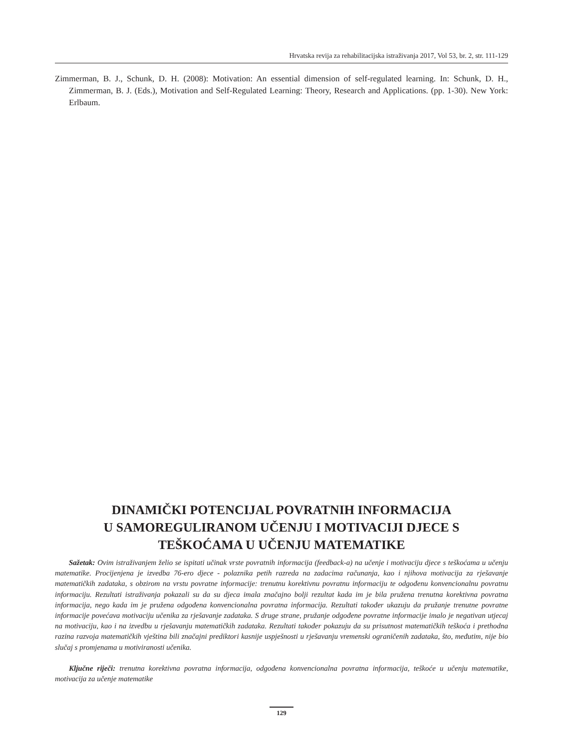Hrvatska revija za rehabilitacijska istraživanja 2017, Vol 53, br. 2, str. 111-129
Zimmerman, B. J., Schunk, D. H. (2008): Motivation: An essential dimension of self-regulated learning. In: Schunk, D. H., Zimmerman, B. J. (Eds.), Motivation and Self-Regulated Learning: Theory, Research and Applications. (pp. 1-30). New York: Erlbaum.
DINAMIČKI POTENCIJAL POVRATNIH INFORMACIJA
U SAMOREGULIRANOM UČENJU I MOTIVACIJI DJECE S
TEŠKOĆAMA U UČENJU MATEMATIKE
Sažetak: Ovim istraživanjem želio se ispitati učinak vrste povratnih informacija (feedback-a) na učenje i motivaciju djece s teškoćama u učenju matematike. Procijenjena je izvedba 76-ero djece - polaznika petih razreda na zadacima računanja, kao i njihova motivacija za rješavanje matematičkih zadataka, s obzirom na vrstu povratne informacije: trenutnu korektivnu povratnu informaciju te odgođenu konvencionalnu povratnu informaciju. Rezultati istraživanja pokazali su da su djeca imala značajno bolji rezultat kada im je bila pružena trenutna korektivna povratna informacija, nego kada im je pružena odgođena konvencionalna povratna informacija. Rezultati također ukazuju da pružanje trenutne povratne informacije povećava motivaciju učenika za rješavanje zadataka. S druge strane, pružanje odgođene povratne informacije imalo je negativan utjecaj na motivaciju, kao i na izvedbu u rješavanju matematičkih zadataka. Rezultati također pokazuju da su prisutnost matematičkih teškoća i prethodna razina razvoja matematičkih vještina bili značajni prediktori kasnije uspješnosti u rješavanju vremenski ograničenih zadataka, što, međutim, nije bio slučaj s promjenama u motiviranosti učenika.
Ključne riječi: trenutna korektivna povratna informacija, odgođena konvencionalna povratna informacija, teškoće u učenju matematike, motivacija za učenje matematike
129